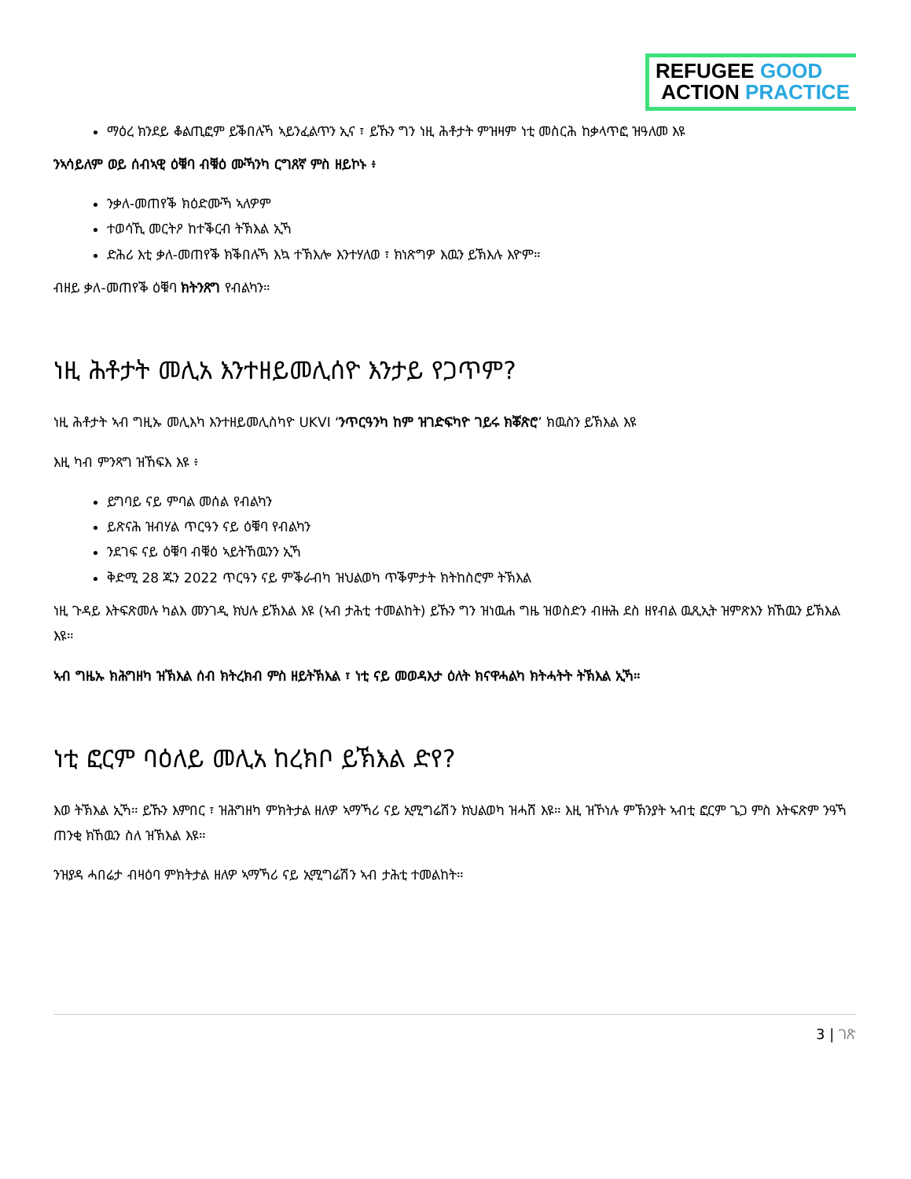REFUGEE GOOD
ACTION PRACTICE
ማዕረ ክንደይ ቆልጢፎም ይቕበሉኻ ኣይንፈልጥን ኢና ፣ ይኹን ግን ነዚ ሕቶታት ምዝዛም ነቲ መስርሕ ከቃላጥፎ ዝዓለመ እዩ
ንኣሳይለም ወይ ሰብኣዊ ዕቑባ ብቑዕ ሙኻንካ ርግጸኛ ምስ ዘይኮኑ ፥
ንቃለ-መጠየቕ ክዕድሙኻ ኣለዎም
ተወሳኺ መርትዖ ከተቕርብ ትኽእል ኢኻ
ድሕሪ እቲ ቃለ-መጠየቕ ክቕበሉኻ እኳ ተኽእሎ እንተሃለወ ፣ ክነጽግዎ እዉን ይኽእሉ እዮም።
ብዘይ ቃለ-መጠየቕ ዕቑባ ክትንጸግ የብልካን።
ነዚ ሕቶታት መሊአ እንተዘይመሊሰዮ እንታይ የጋጥም?
ነዚ ሕቶታት ኣብ ግዚኡ መሊእካ እንተዘይመሊስካዮ UKVI ‘ንጥርዓንካ ከም ዝገድፍካዮ ገይሩ ክቖጽሮ’ ክዉስን ይኽእል እዩ
እዚ ካብ ምንጻግ ዝኸፍእ እዩ ፥
ይግባይ ናይ ምባል መሰል የብልካን
ይጽናሕ ዝብሃል ጥርዓን ናይ ዕቑባ የብልካን
ንደገፍ ናይ ዕቑባ ብቑዕ ኣይትኸዉንን ኢኻ
ቅድሚ 28 ጁን 2022 ጥርዓን ናይ ምቕራብካ ዝህልወካ ጥቕምታት ክትከስሮም ትኽእል
ነዚ ጉዳይ እትፍጽመሉ ካልእ መንገዲ ክህሉ ይኽእል እዩ (ኣብ ታሕቲ ተመልከት) ይኹን ግን ዝነዉሐ ግዜ ዝወስድን ብዙሕ ደስ ዘየብል ዉጺኢት ዝምጽእን ክኸዉን ይኽእል እዩ።
ኣብ ግዜኡ ክሕግዘካ ዝኽእል ሰብ ክትረክብ ምስ ዘይትኽእል ፣ ነቲ ናይ መወዳእታ ዕለት ክናዋሓልካ ክትሓትት ትኽእል ኢኻ።
ነቲ ፎርም ባዕለይ መሊአ ከረክቦ ይኽእል ድየ?
እወ ትኽእል ኢኻ። ይኹን እምበር ፣ ዝሕግዘካ ምክትታል ዘለዎ ኣማኻሪ ናይ ኢሚግሬሽን ክህልወካ ዝሓሸ እዩ። እዚ ዝኾነሉ ምኽንያት ኣብቲ ፎርም ጌጋ ምስ እትፍጽም ንዓኻ ጠንቂ ክኸዉን ስለ ዝኽእል እዩ።
ንዝያዳ ሓበሬታ ብዛዕባ ምክትታል ዘለዎ ኣማኻሪ ናይ ኢሚግሬሽን ኣብ ታሕቲ ተመልከት።
3 | ገጽ